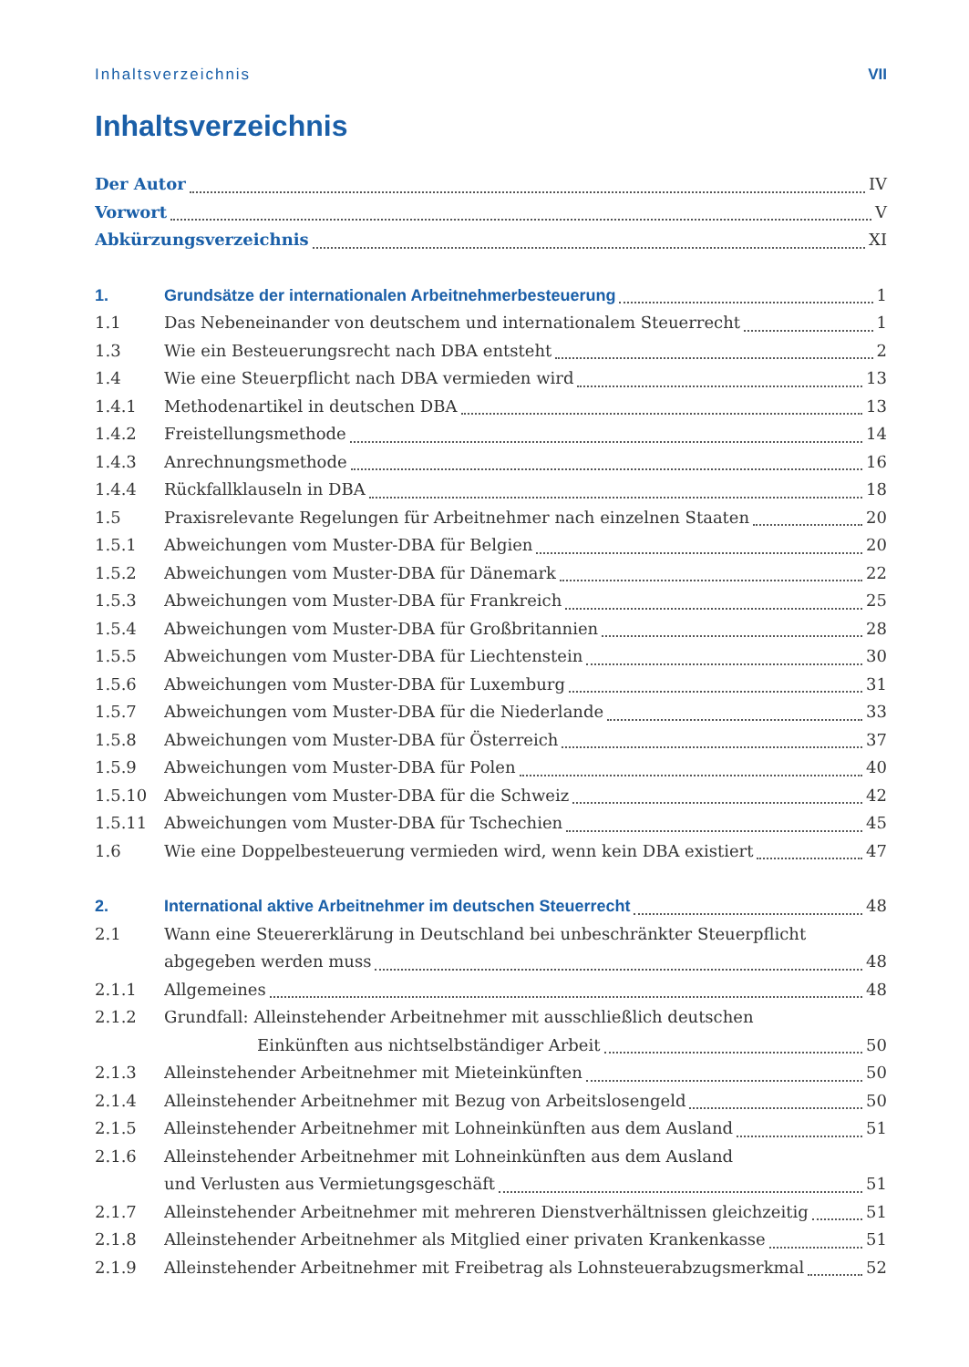Inhaltsverzeichnis VII
Inhaltsverzeichnis
Der Autor IV
Vorwort V
Abkürzungsverzeichnis XI
1. Grundsätze der internationalen Arbeitnehmerbesteuerung 1
1.1 Das Nebeneinander von deutschem und internationalem Steuerrecht 1
1.3 Wie ein Besteuerungsrecht nach DBA entsteht 2
1.4 Wie eine Steuerpflicht nach DBA vermieden wird 13
1.4.1 Methodenartikel in deutschen DBA 13
1.4.2 Freistellungsmethode 14
1.4.3 Anrechnungsmethode 16
1.4.4 Rückfallklauseln in DBA 18
1.5 Praxisrelevante Regelungen für Arbeitnehmer nach einzelnen Staaten 20
1.5.1 Abweichungen vom Muster-DBA für Belgien 20
1.5.2 Abweichungen vom Muster-DBA für Dänemark 22
1.5.3 Abweichungen vom Muster-DBA für Frankreich 25
1.5.4 Abweichungen vom Muster-DBA für Großbritannien 28
1.5.5 Abweichungen vom Muster-DBA für Liechtenstein 30
1.5.6 Abweichungen vom Muster-DBA für Luxemburg 31
1.5.7 Abweichungen vom Muster-DBA für die Niederlande 33
1.5.8 Abweichungen vom Muster-DBA für Österreich 37
1.5.9 Abweichungen vom Muster-DBA für Polen 40
1.5.10 Abweichungen vom Muster-DBA für die Schweiz 42
1.5.11 Abweichungen vom Muster-DBA für Tschechien 45
1.6 Wie eine Doppelbesteuerung vermieden wird, wenn kein DBA existiert 47
2. International aktive Arbeitnehmer im deutschen Steuerrecht 48
2.1 Wann eine Steuererklärung in Deutschland bei unbeschränkter Steuerpflicht
abgegeben werden muss 48
2.1.1 Allgemeines 48
2.1.2 Grundfall: Alleinstehender Arbeitnehmer mit ausschließlich deutschen
Einkünften aus nichtselbständiger Arbeit 50
2.1.3 Alleinstehender Arbeitnehmer mit Mieteinkünften 50
2.1.4 Alleinstehender Arbeitnehmer mit Bezug von Arbeitslosengeld 50
2.1.5 Alleinstehender Arbeitnehmer mit Lohneinkünften aus dem Ausland 51
2.1.6 Alleinstehender Arbeitnehmer mit Lohneinkünften aus dem Ausland
und Verlusten aus Vermietungsgeschäft 51
2.1.7 Alleinstehender Arbeitnehmer mit mehreren Dienstverhältnissen gleichzeitig 51
2.1.8 Alleinstehender Arbeitnehmer als Mitglied einer privaten Krankenkasse 51
2.1.9 Alleinstehender Arbeitnehmer mit Freibetrag als Lohnsteuerabzugsmerkmal 52